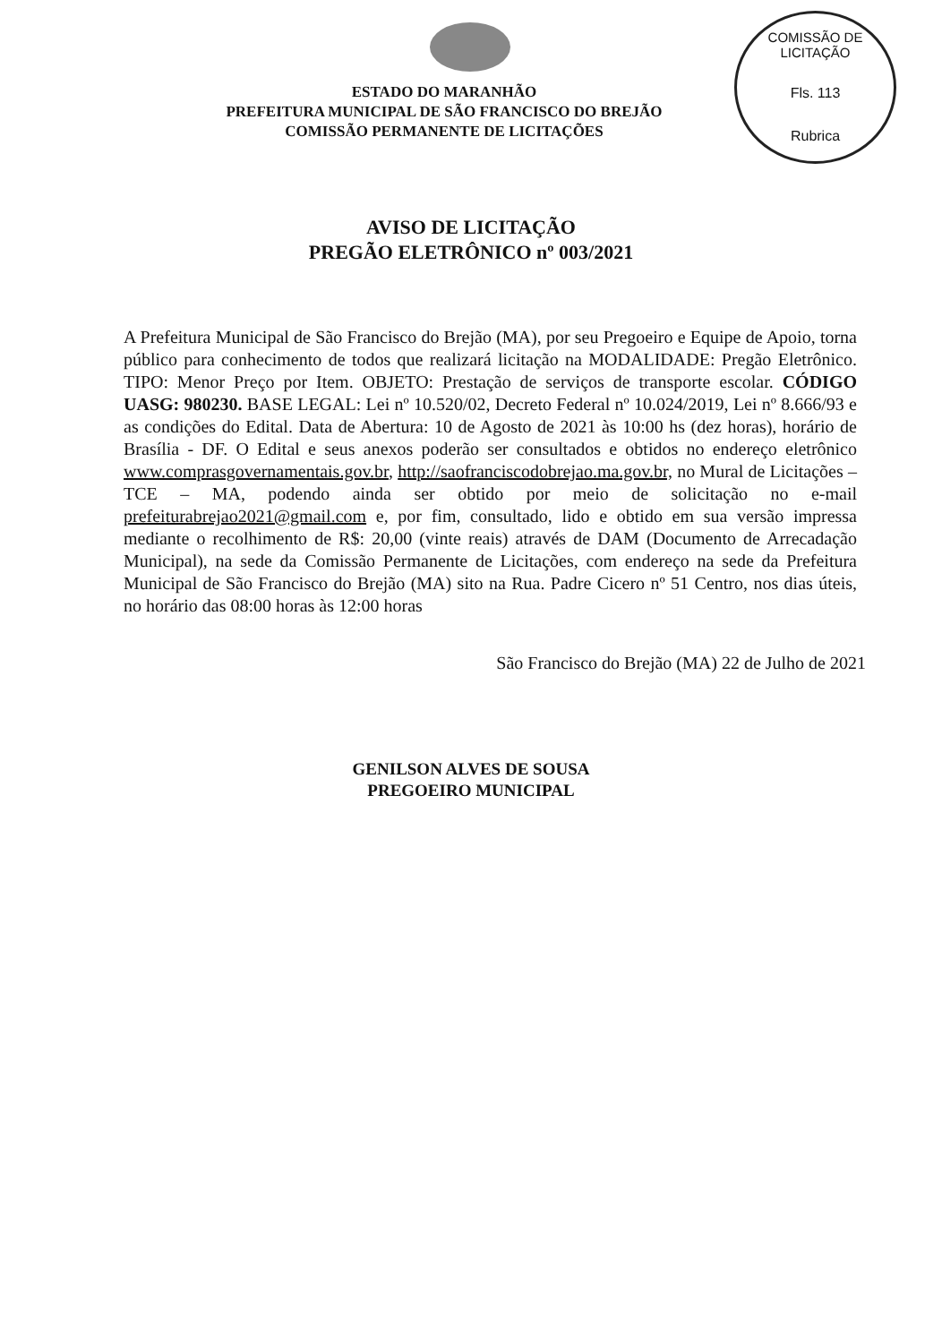COMISSÃO DE LICITAÇÃO
Fls. 113
Rubrica
ESTADO DO MARANHÃO
PREFEITURA MUNICIPAL DE SÃO FRANCISCO DO BREJÃO
COMISSÃO PERMANENTE DE LICITAÇÕES
AVISO DE LICITAÇÃO
PREGÃO ELETRÔNICO nº 003/2021
A Prefeitura Municipal de São Francisco do Brejão (MA), por seu Pregoeiro e Equipe de Apoio, torna público para conhecimento de todos que realizará licitação na MODALIDADE: Pregão Eletrônico. TIPO: Menor Preço por Item. OBJETO: Prestação de serviços de transporte escolar. CÓDIGO UASG: 980230. BASE LEGAL: Lei nº 10.520/02, Decreto Federal nº 10.024/2019, Lei nº 8.666/93 e as condições do Edital. Data de Abertura: 10 de Agosto de 2021 às 10:00 hs (dez horas), horário de Brasília - DF. O Edital e seus anexos poderão ser consultados e obtidos no endereço eletrônico www.comprasgovernamentais.gov.br, http://saofranciscodobrejao.ma.gov.br, no Mural de Licitações – TCE – MA, podendo ainda ser obtido por meio de solicitação no e-mail prefeiturabrejao2021@gmail.com e, por fim, consultado, lido e obtido em sua versão impressa mediante o recolhimento de R$: 20,00 (vinte reais) através de DAM (Documento de Arrecadação Municipal), na sede da Comissão Permanente de Licitações, com endereço na sede da Prefeitura Municipal de São Francisco do Brejão (MA) sito na Rua. Padre Cicero nº 51 Centro, nos dias úteis, no horário das 08:00 horas às 12:00 horas
São Francisco do Brejão (MA) 22 de Julho de 2021
GENILSON ALVES DE SOUSA
PREGOEIRO MUNICIPAL